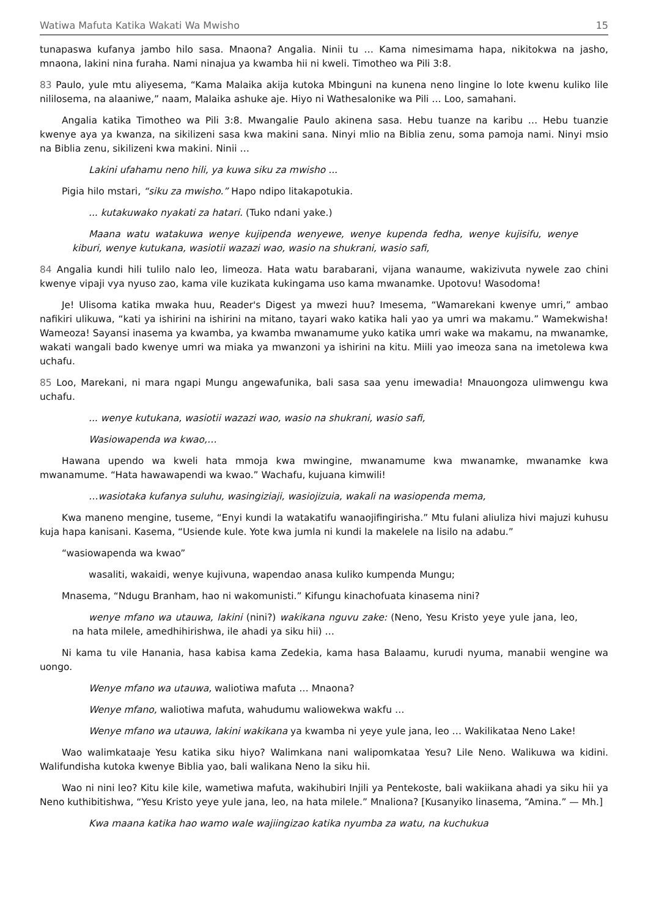Watiwa Mafuta Katika Wakati Wa Mwisho 15
tunapaswa kufanya jambo hilo sasa. Mnaona? Angalia. Ninii tu … Kama nimesimama hapa, nikitokwa na jasho, mnaona, lakini nina furaha. Nami ninajua ya kwamba hii ni kweli. Timotheo wa Pili 3:8.
83 Paulo, yule mtu aliyesema, “Kama Malaika akija kutoka Mbinguni na kunena neno lingine lo lote kwenu kuliko lile nililosema, na alaaniwe,” naam, Malaika ashuke aje. Hiyo ni Wathesalonike wa Pili … Loo, samahani.
Angalia katika Timotheo wa Pili 3:8. Mwangalie Paulo akinena sasa. Hebu tuanze na karibu … Hebu tuanzie kwenye aya ya kwanza, na sikilizeni sasa kwa makini sana. Ninyi mlio na Biblia zenu, soma pamoja nami. Ninyi msio na Biblia zenu, sikilizeni kwa makini. Ninii …
Lakini ufahamu neno hili, ya kuwa siku za mwisho ...
Pigia hilo mstari, “siku za mwisho.” Hapo ndipo litakapotukia.
... kutakuwako nyakati za hatari. (Tuko ndani yake.)
Maana watu watakuwa wenye kujipenda wenyewe, wenye kupenda fedha, wenye kujisifu, wenye kiburi, wenye kutukana, wasiotii wazazi wao, wasio na shukrani, wasio safi,
84 Angalia kundi hili tulilo nalo leo, limeoza. Hata watu barabarani, vijana wanaume, wakizivuta nywele zao chini kwenye vipaji vya nyuso zao, kama vile kuzikata kukingama uso kama mwanamke. Upotovu! Wasodoma!
Je! Ulisoma katika mwaka huu, Reader's Digest ya mwezi huu? Imesema, “Wamarekani kwenye umri,” ambao nafikiri ulikuwa, “kati ya ishirini na ishirini na mitano, tayari wako katika hali yao ya umri wa makamu.” Wamekwisha! Wameoza! Sayansi inasema ya kwamba, ya kwamba mwanamume yuko katika umri wake wa makamu, na mwanamke, wakati wangali bado kwenye umri wa miaka ya mwanzoni ya ishirini na kitu. Miili yao imeoza sana na imetolewa kwa uchafu.
85 Loo, Marekani, ni mara ngapi Mungu angewafunika, bali sasa saa yenu imewadia! Mnauongoza ulimwengu kwa uchafu.
... wenye kutukana, wasiotii wazazi wao, wasio na shukrani, wasio safi,
Wasiowapenda wa kwao,…
Hawana upendo wa kweli hata mmoja kwa mwingine, mwanamume kwa mwanamke, mwanamke kwa mwanamume. “Hata hawawapendi wa kwao.” Wachafu, kujuana kimwili!
…wasiotaka kufanya suluhu, wasingiziaji, wasiojizuia, wakali na wasiopenda mema,
Kwa maneno mengine, tuseme, “Enyi kundi la watakatifu wanaojifingirisha.” Mtu fulani aliuliza hivi majuzi kuhusu kuja hapa kanisani. Kasema, “Usiende kule. Yote kwa jumla ni kundi la makelele na lisilo na adabu.”
“wasiowapenda wa kwao”
wasaliti, wakaidi, wenye kujivuna, wapendao anasa kuliko kumpenda Mungu;
Mnasema, “Ndugu Branham, hao ni wakomunisti.” Kifungu kinachofuata kinasema nini?
wenye mfano wa utauwa, lakini (nini?) wakikana nguvu zake: (Neno, Yesu Kristo yeye yule jana, leo, na hata milele, amedhihirishwa, ile ahadi ya siku hii) …
Ni kama tu vile Hanania, hasa kabisa kama Zedekia, kama hasa Balaamu, kurudi nyuma, manabii wengine wa uongo.
Wenye mfano wa utauwa, waliotiwa mafuta … Mnaona?
Wenye mfano, waliotiwa mafuta, wahudumu waliowekwa wakfu …
Wenye mfano wa utauwa, lakini wakikana ya kwamba ni yeye yule jana, leo … Wakilikataa Neno Lake!
Wao walimkataaje Yesu katika siku hiyo? Walimkana nani walipomkataa Yesu? Lile Neno. Walikuwa wa kidini. Walifundisha kutoka kwenye Biblia yao, bali walikana Neno la siku hii.
Wao ni nini leo? Kitu kile kile, wametiwa mafuta, wakihubiri Injili ya Pentekoste, bali wakiikana ahadi ya siku hii ya Neno kuthibitishwa, “Yesu Kristo yeye yule jana, leo, na hata milele.” Mnaliona? [Kusanyiko linasema, “Amina.” — Mh.]
Kwa maana katika hao wamo wale wajiingizao katika nyumba za watu, na kuchukua